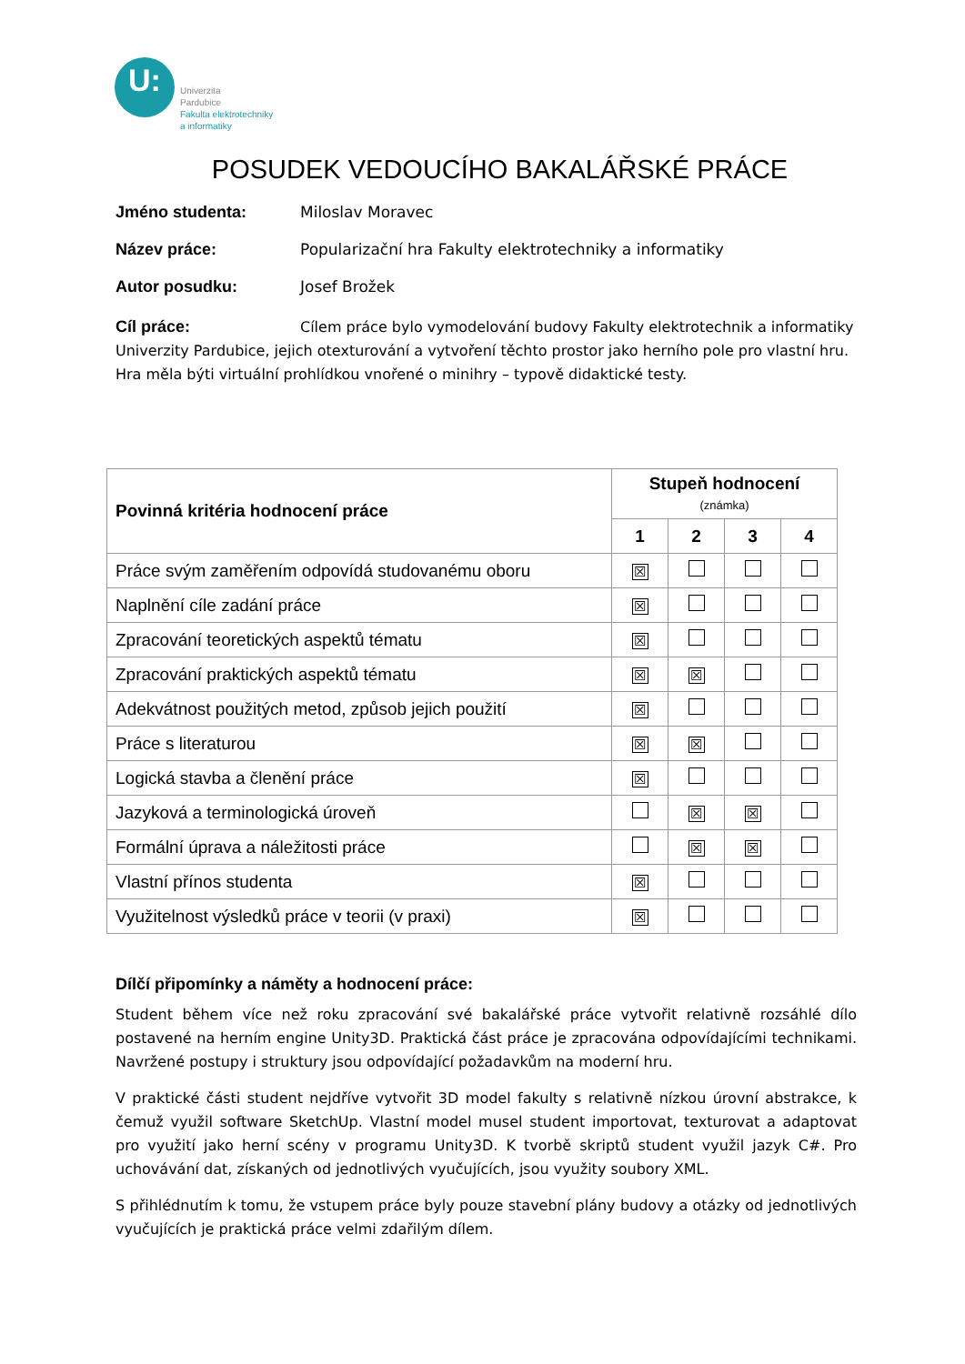U:
Univerzita
Pardubice
Fakulta elektrotechniky
a informatiky
POSUDEK VEDOUCÍHO BAKALÁŘSKÉ PRÁCE
Jméno studenta: Miloslav Moravec
Název práce: Popularizační hra Fakulty elektrotechniky a informatiky
Autor posudku: Josef Brožek
Cíl práce: Cílem práce bylo vymodelování budovy Fakulty elektrotechnik a informatiky Univerzity Pardubice, jejich otexturování a vytvoření těchto prostor jako herního pole pro vlastní hru. Hra měla býti virtuální prohlídkou vnořené o minihry – typově didaktické testy.
| Povinná kritéria hodnocení práce | Stupeň hodnocení (známka) | | | |
| --- | --- | --- | --- | --- |
| | 1 | 2 | 3 | 4 |
| Práce svým zaměřením odpovídá studovanému oboru | ☒ | | | |
| Naplnění cíle zadání práce | ☒ | | | |
| Zpracování teoretických aspektů tématu | ☒ | | | |
| Zpracování praktických aspektů tématu | ☒ | ☒ | | |
| Adekvátnost použitých metod, způsob jejich použití | ☒ | | | |
| Práce s literaturou | ☒ | ☒ | | |
| Logická stavba a členění práce | ☒ | | | |
| Jazyková a terminologická úroveň | | ☒ | ☒ | |
| Formální úprava a náležitosti práce | | ☒ | ☒ | |
| Vlastní přínos studenta | ☒ | | | |
| Využitelnost výsledků práce v teorii (v praxi) | ☒ | | | |
Dílčí připomínky a náměty a hodnocení práce:
Student během více než roku zpracování své bakalářské práce vytvořit relativně rozsáhlé dílo postavené na herním engine Unity3D. Praktická část práce je zpracována odpovídajícími technikami. Navržené postupy i struktury jsou odpovídající požadavkům na moderní hru.
V praktické části student nejdříve vytvořit 3D model fakulty s relativně nízkou úrovní abstrakce, k čemuž využil software SketchUp. Vlastní model musel student importovat, texturovat a adaptovat pro využití jako herní scény v programu Unity3D. K tvorbě skriptů student využil jazyk C#. Pro uchovávání dat, získaných od jednotlivých vyučujících, jsou využity soubory XML.
S přihlédnutím k tomu, že vstupem práce byly pouze stavební plány budovy a otázky od jednotlivých vyučujících je praktická práce velmi zdařilým dílem.